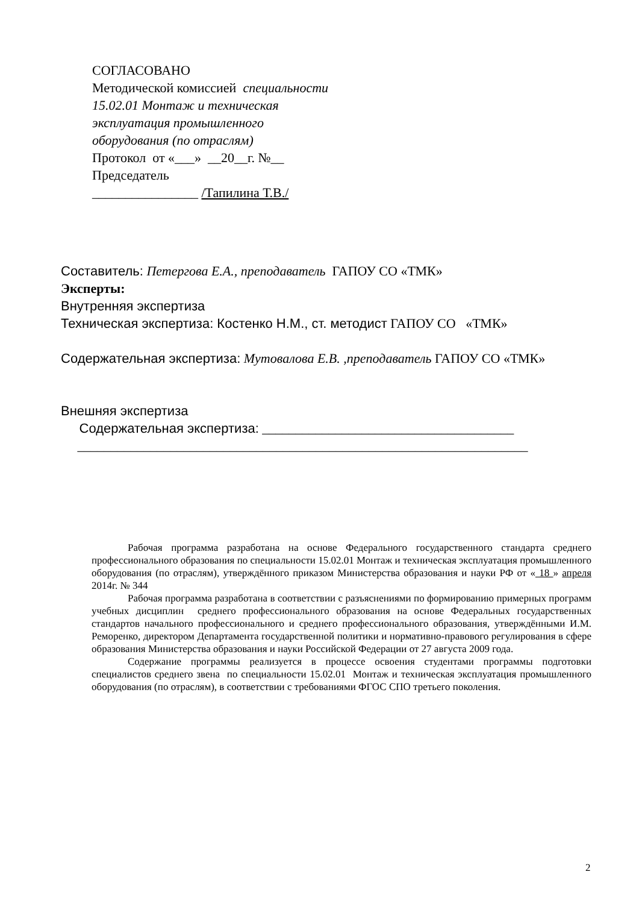СОГЛАСОВАНО
Методической комиссией специальности
15.02.01 Монтаж и техническая
эксплуатация промышленного
оборудования (по отраслям)
Протокол от «___» __20__г. №__
Председатель
________________ /Тапилина Т.В./
Составитель: Петергова Е.А., преподаватель ГАПОУ СО «ТМК»
Эксперты:
Внутренняя экспертиза
Техническая экспертиза: Костенко Н.М., ст. методист ГАПОУ СО «ТМК»
Содержательная экспертиза: Мутовалова Е.В. ,преподаватель ГАПОУ СО «ТМК»
Внешняя экспертиза
Содержательная экспертиза: ______________________________________
____________________________________________________________________
Рабочая программа разработана на основе Федерального государственного стандарта среднего профессионального образования по специальности 15.02.01 Монтаж и техническая эксплуатация промышленного оборудования (по отраслям), утверждённого приказом Министерства образования и науки РФ от « 18 » апреля 2014г. № 344
Рабочая программа разработана в соответствии с разъяснениями по формированию примерных программ учебных дисциплин среднего профессионального образования на основе Федеральных государственных стандартов начального профессионального и среднего профессионального образования, утверждёнными И.М. Реморенко, директором Департамента государственной политики и нормативно-правового регулирования в сфере образования Министерства образования и науки Российской Федерации от 27 августа 2009 года.
Содержание программы реализуется в процессе освоения студентами программы подготовки специалистов среднего звена по специальности 15.02.01 Монтаж и техническая эксплуатация промышленного оборудования (по отраслям), в соответствии с требованиями ФГОС СПО третьего поколения.
2